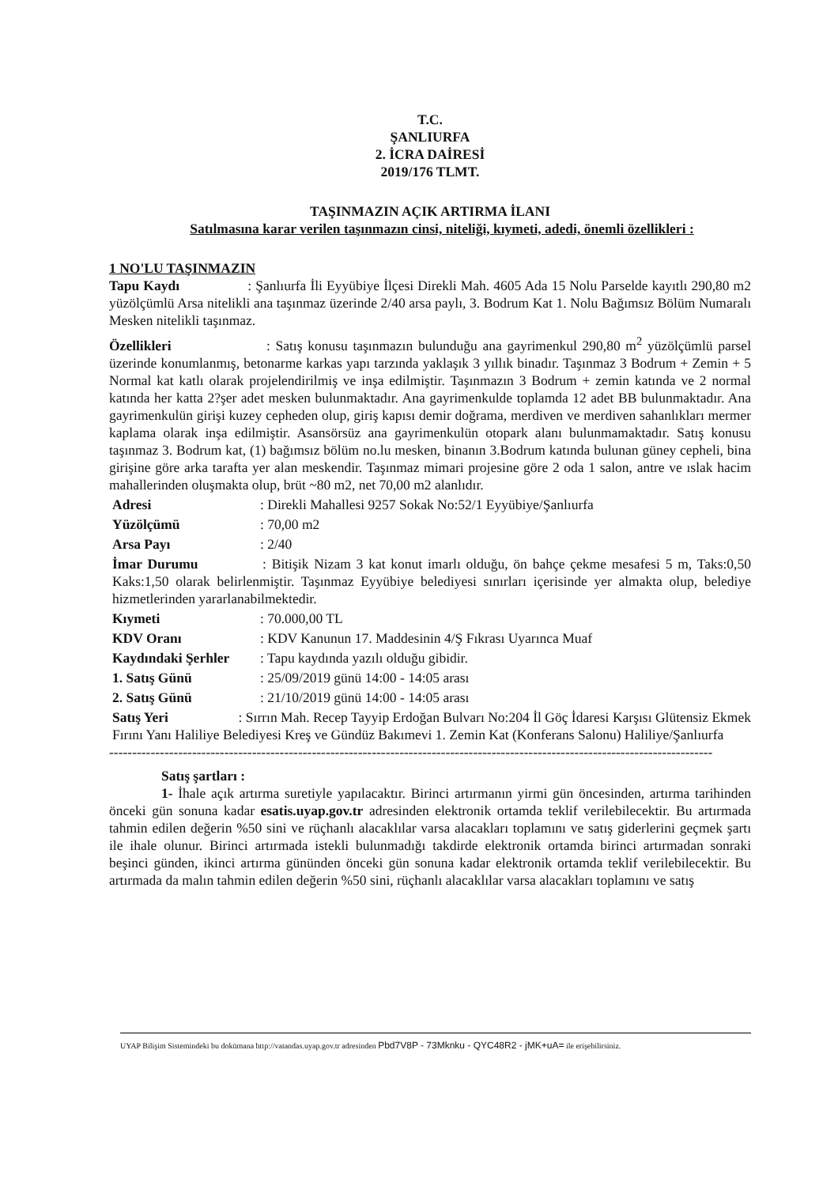T.C.
ŞANLIURFA
2. İCRA DAİRESİ
2019/176 TLMT.
TAŞINMAZIN AÇIK ARTIRMA İLANI
Satılmasına karar verilen taşınmazın cinsi, niteliği, kıymeti, adedi, önemli özellikleri :
1 NO'LU TAŞINMAZIN
Tapu Kaydı : Şanlıurfa İli Eyyübiye İlçesi Direkli Mah. 4605 Ada 15 Nolu Parselde kayıtlı 290,80 m2 yüzölçümlü Arsa nitelikli ana taşınmaz üzerinde 2/40 arsa paylı, 3. Bodrum Kat 1. Nolu Bağımsız Bölüm Numaralı Mesken nitelikli taşınmaz.
Özellikleri : Satış konusu taşınmazın bulunduğu ana gayrimenkul 290,80 m<sup>2</sup> yüzölçümlü parsel üzerinde konumlanmış, betonarme karkas yapı tarzında yaklaşık 3 yıllık binadır. Taşınmaz 3 Bodrum + Zemin + 5 Normal kat katlı olarak projelendirilmiş ve inşa edilmiştir. Taşınmazın 3 Bodrum + zemin katında ve 2 normal katında her katta 2?şer adet mesken bulunmaktadır. Ana gayrimenkulde toplamda 12 adet BB bulunmaktadır. Ana gayrimenkulün girişi kuzey cepheden olup, giriş kapısı demir doğrama, merdiven ve merdiven sahanlıkları mermer kaplama olarak inşa edilmiştir. Asansörsüz ana gayrimenkulün otopark alanı bulunmamaktadır. Satış konusu taşınmaz 3. Bodrum kat, (1) bağımsız bölüm no.lu mesken, binanın 3.Bodrum katında bulunan güney cepheli, bina girişine göre arka tarafta yer alan meskendir. Taşınmaz mimari projesine göre 2 oda 1 salon, antre ve ıslak hacim mahallerinden oluşmakta olup, brüt ~80 m2, net 70,00 m2 alanlıdır.
Adresi: Direkli Mahallesi 9257 Sokak No:52/1 Eyyübiye/Şanlıurfa
Yüzölçümü: 70,00 m2
Arsa Payı: 2/40
İmar Durumu : Bitişik Nizam 3 kat konut imarlı olduğu, ön bahçe çekme mesafesi 5 m, Taks:0,50 Kaks:1,50 olarak belirlenmiştir. Taşınmaz Eyyübiye belediyesi sınırları içerisinde yer almakta olup, belediye hizmetlerinden yararlanabilmektedir.
Kıymeti: 70.000,00 TL
KDV Oranı: KDV Kanunun 17. Maddesinin 4/Ş Fıkrası Uyarınca Muaf
Kaydındaki Şerhler: Tapu kaydında yazılı olduğu gibidir.
1. Satış Günü: 25/09/2019 günü 14:00 - 14:05 arası
2. Satış Günü: 21/10/2019 günü 14:00 - 14:05 arası
Satış Yeri : Sırrın Mah. Recep Tayyip Erdoğan Bulvarı No:204 İl Göç İdaresi Karşısı Glütensiz Ekmek Fırını Yanı Haliliye Belediyesi Kreş ve Gündüz Bakımevi 1. Zemin Kat (Konferans Salonu) Haliliye/Şanlıurfa
-----------------------------------------------------------------------------------------------------------------------------------
Satış şartları :
1- İhale açık artırma suretiyle yapılacaktır. Birinci artırmanın yirmi gün öncesinden, artırma tarihinden önceki gün sonuna kadar esatis.uyap.gov.tr adresinden elektronik ortamda teklif verilebilecektir. Bu artırmada tahmin edilen değerin %50 sini ve rüçhanlı alacaklılar varsa alacakları toplamını ve satış giderlerini geçmek şartı ile ihale olunur. Birinci artırmada istekli bulunmadığı takdirde elektronik ortamda birinci artırmadan sonraki beşinci günden, ikinci artırma gününden önceki gün sonuna kadar elektronik ortamda teklif verilebilecektir. Bu artırmada da malın tahmin edilen değerin %50 sini, rüçhanlı alacaklılar varsa alacakları toplamını ve satış
UYAP Bilişim Sistemindeki bu dokümana http://vatandas.uyap.gov.tr adresinden Pbd7V8P - 73Mknku - QYC48R2 - jMK+uA= ile erişebilirsiniz.